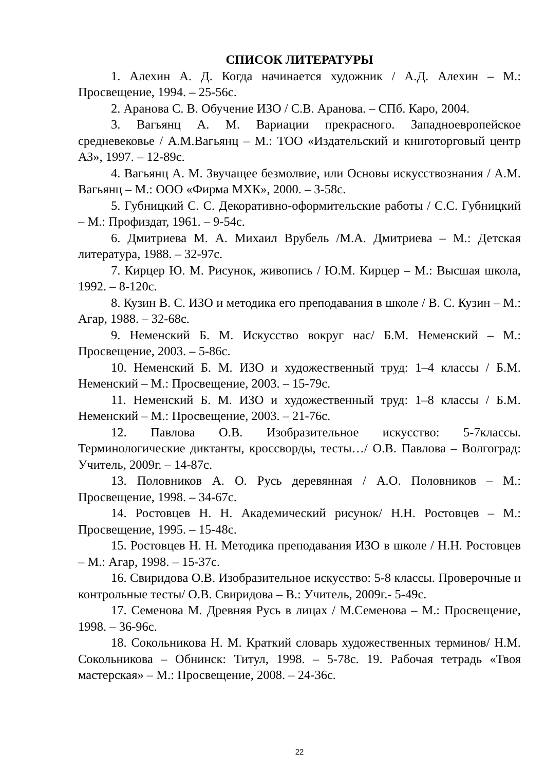СПИСОК ЛИТЕРАТУРЫ
1. Алехин А. Д. Когда начинается художник / А.Д. Алехин – М.: Просвещение, 1994. – 25-56с.
2. Аранова С. В. Обучение ИЗО / С.В. Аранова. – СПб. Каро, 2004.
3. Вагьянц А. М. Вариации прекрасного. Западноевропейское средневековье / А.М.Вагьянц – М.: ТОО «Издательский и книготорговый центр АЗ», 1997. – 12-89с.
4. Вагьянц А. М. Звучащее безмолвие, или Основы искусствознания / А.М. Вагьянц – М.: ООО «Фирма МХК», 2000. – 3-58с.
5. Губницкий С. С. Декоративно-оформительские работы / С.С. Губницкий – М.: Профиздат, 1961. – 9-54с.
6. Дмитриева М. А. Михаил Врубель /М.А. Дмитриева – М.: Детская литература, 1988. – 32-97с.
7. Кирцер Ю. М. Рисунок, живопись / Ю.М. Кирцер – М.: Высшая школа, 1992. – 8-120с.
8. Кузин В. С. ИЗО и методика его преподавания в школе / В. С. Кузин – М.: Агар, 1988. – 32-68с.
9. Неменский Б. М. Искусство вокруг нас/ Б.М. Неменский – М.: Просвещение, 2003. – 5-86с.
10. Неменский Б. М. ИЗО и художественный труд: 1–4 классы / Б.М. Неменский – М.: Просвещение, 2003. – 15-79с.
11. Неменский Б. М. ИЗО и художественный труд: 1–8 классы / Б.М. Неменский – М.: Просвещение, 2003. – 21-76с.
12. Павлова О.В. Изобразительное искусство: 5-7классы. Терминологические диктанты, кроссворды, тесты…/ О.В. Павлова – Волгоград: Учитель, 2009г. – 14-87с.
13. Половников А. О. Русь деревянная / А.О. Половников – М.: Просвещение, 1998. – 34-67с.
14. Ростовцев Н. Н. Академический рисунок/ Н.Н. Ростовцев – М.: Просвещение, 1995. – 15-48с.
15. Ростовцев Н. Н. Методика преподавания ИЗО в школе / Н.Н. Ростовцев – М.: Агар, 1998. – 15-37с.
16. Свиридова О.В. Изобразительное искусство: 5-8 классы. Проверочные и контрольные тесты/ О.В. Свиридова – В.: Учитель, 2009г.- 5-49с.
17. Семенова М. Древняя Русь в лицах / М.Семенова – М.: Просвещение, 1998. – 36-96с.
18. Сокольникова Н. М. Краткий словарь художественных терминов/ Н.М. Сокольникова – Обнинск: Титул, 1998. – 5-78с. 19. Рабочая тетрадь «Твоя мастерская» – М.: Просвещение, 2008. – 24-36с.
22